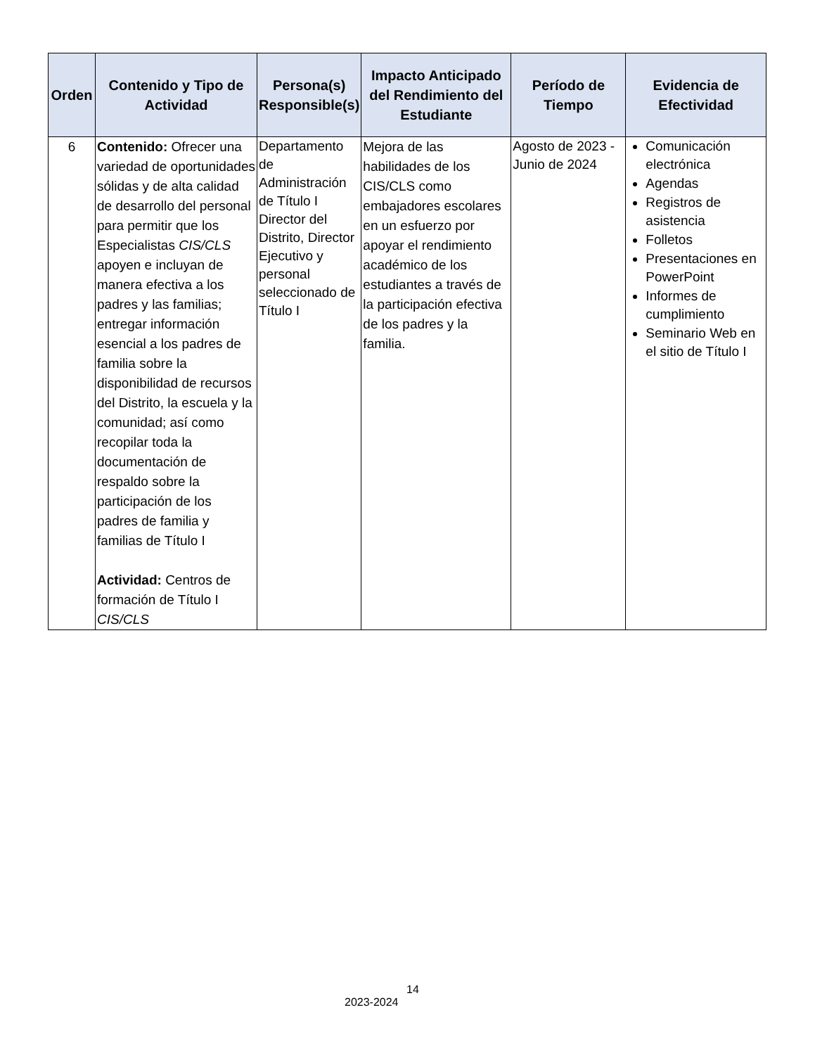| Orden | Contenido y Tipo de Actividad | Persona(s) Responsible(s) | Impacto Anticipado del Rendimiento del Estudiante | Período de Tiempo | Evidencia de Efectividad |
| --- | --- | --- | --- | --- | --- |
| 6 | Contenido: Ofrecer una variedad de oportunidades sólidas y de alta calidad de desarrollo del personal para permitir que los Especialistas CIS/CLS apoyen e incluyan de manera efectiva a los padres y las familias; entregar información esencial a los padres de familia sobre la disponibilidad de recursos del Distrito, la escuela y la comunidad; así como recopilar toda la documentación de respaldo sobre la participación de los padres de familia y familias de Título I Actividad: Centros de formación de Título I CIS/CLS | Departamento de Administración de Título I Director del Distrito, Director Ejecutivo y personal seleccionado de Título I | Mejora de las habilidades de los CIS/CLS como embajadores escolares en un esfuerzo por apoyar el rendimiento académico de los estudiantes a través de la participación efectiva de los padres y la familia. | Agosto de 2023 - Junio de 2024 | Comunicación electrónica Agendas Registros de asistencia Folletos Presentaciones en PowerPoint Informes de cumplimiento Seminario Web en el sitio de Título I |
14
2023-2024